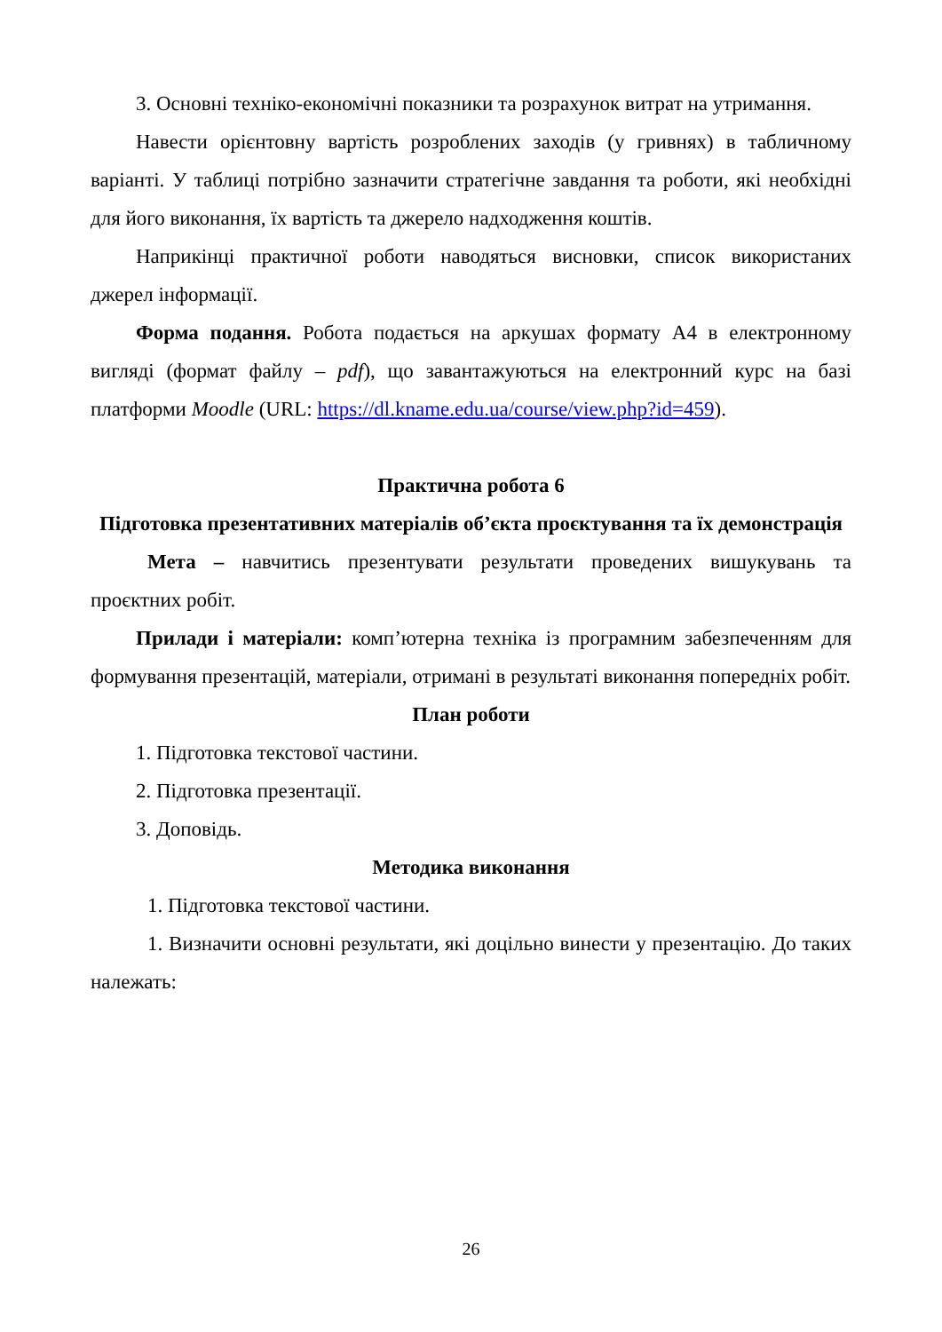3. Основні техніко-економічні показники та розрахунок витрат на утримання.
Навести орієнтовну вартість розроблених заходів (у гривнях) в табличному варіанті. У таблиці потрібно зазначити стратегічне завдання та роботи, які необхідні для його виконання, їх вартість та джерело надходження коштів.
Наприкінці практичної роботи наводяться висновки, список використаних джерел інформації.
Форма подання. Робота подається на аркушах формату А4 в електронному вигляді (формат файлу – pdf), що завантажуються на електронний курс на базі платформи Moodle (URL: https://dl.kname.edu.ua/course/view.php?id=459).
Практична робота 6
Підготовка презентативних матеріалів об’єкта проєктування та їх демонстрація
Мета – навчитись презентувати результати проведених вишукувань та проєктних робіт.
Прилади і матеріали: комп’ютерна техніка із програмним забезпеченням для формування презентацій, матеріали, отримані в результаті виконання попередніх робіт.
План роботи
1. Підготовка текстової частини.
2. Підготовка презентації.
3. Доповідь.
Методика виконання
1. Підготовка текстової частини.
1. Визначити основні результати, які доцільно винести у презентацію. До таких належать:
26